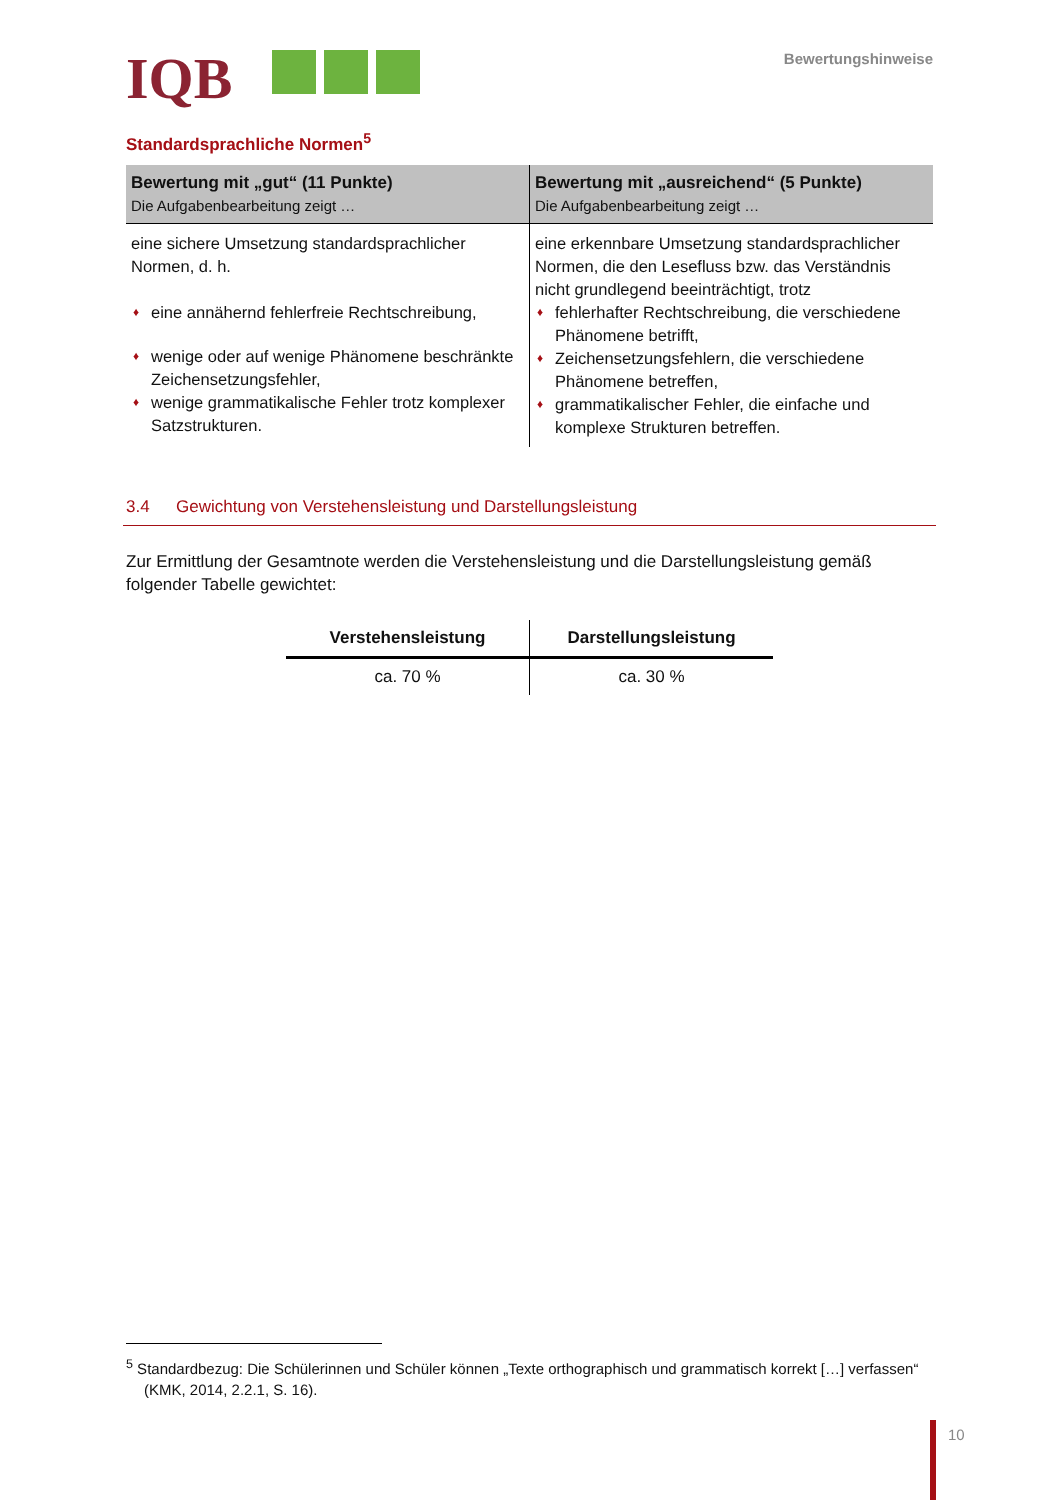IQB
Bewertungshinweise
Standardsprachliche Normen<sup>5</sup>
| Bewertung mit „gut“ (11 Punkte) Die Aufgabenbearbeitung zeigt … | Bewertung mit „ausreichend“ (5 Punkte) Die Aufgabenbearbeitung zeigt … |
| --- | --- |
| eine sichere Umsetzung standardsprachlicher Normen, d. h. ♦ eine annähernd fehlerfreie Rechtschreibung, ♦ wenige oder auf wenige Phänomene beschränkte Zeichensetzungsfehler, ♦ wenige grammatikalische Fehler trotz komplexer Satzstrukturen. | eine erkennbare Umsetzung standardsprachlicher Normen, die den Lesefluss bzw. das Verständnis nicht grundlegend beeinträchtigt, trotz ♦ fehlerhafter Rechtschreibung, die verschiedene Phänomene betrifft, ♦ Zeichensetzungsfehlern, die verschiedene Phänomene betreffen, ♦ grammatikalischer Fehler, die einfache und komplexe Strukturen betreffen. |
3.4 Gewichtung von Verstehensleistung und Darstellungsleistung
Zur Ermittlung der Gesamtnote werden die Verstehensleistung und die Darstellungsleistung gemäß folgender Tabelle gewichtet:
| Verstehensleistung | Darstellungsleistung |
| --- | --- |
| ca. 70 % | ca. 30 % |
<sup>5</sup> Standardbezug: Die Schülerinnen und Schüler können „Texte orthographisch und grammatisch korrekt […] verfassen“ (KMK, 2014, 2.2.1, S. 16).
10